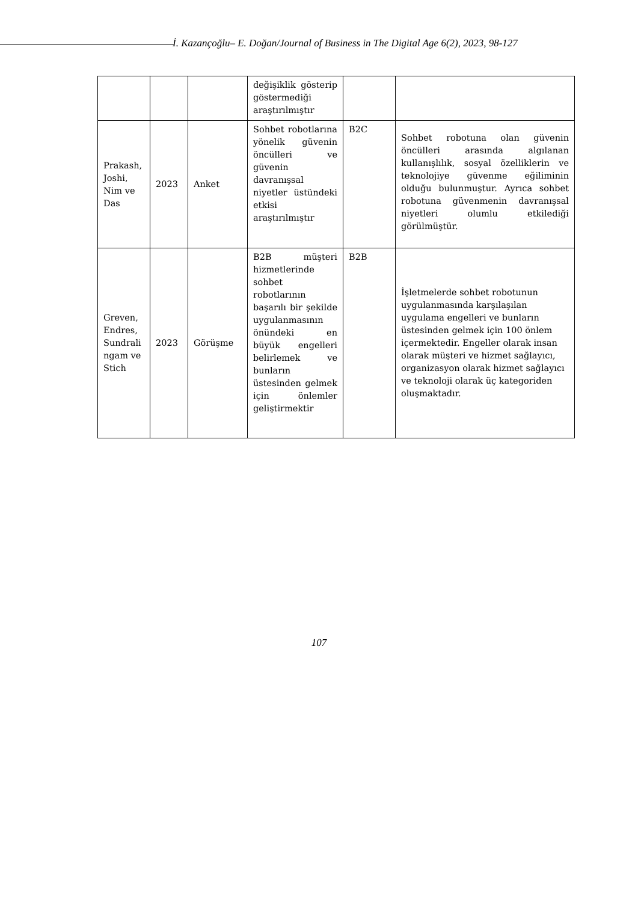İ. Kazançoğlu– E. Doğan/Journal of Business in The Digital Age 6(2), 2023, 98-127
| | | | değişiklik gösterip göstermediği araştırılmıştır | | |
| Prakash, Joshi, Nim ve Das | 2023 | Anket | Sohbet robotlarına yönelik güvenin öncülleri ve güvenin davranışsal niyetler üstündeki etkisi araştırılmıştır | B2C | Sohbet robotuna olan güvenin öncülleri arasında algılanan kullanışlılık, sosyal özelliklerin ve teknolojiye güvenme eğiliminin olduğu bulunmuştur. Ayrıca sohbet robotuna güvenmenin davranışsal niyetleri olumlu etkilediği görülmüştür. |
| Greven, Endres, Sundrali ngam ve Stich | 2023 | Görüşme | B2B müşteri hizmetlerinde sohbet robotlarının başarılı bir şekilde uygulanmasının önündeki en büyük engelleri belirlemek ve bunların üstesinden gelmek için önlemler geliştirmektir | B2B | İşletmelerde sohbet robotunun uygulanmasında karşılaşılan uygulama engelleri ve bunların üstesinden gelmek için 100 önlem içermektedir. Engeller olarak insan olarak müşteri ve hizmet sağlayıcı, organizasyon olarak hizmet sağlayıcı ve teknoloji olarak üç kategoriden oluşmaktadır. |
107